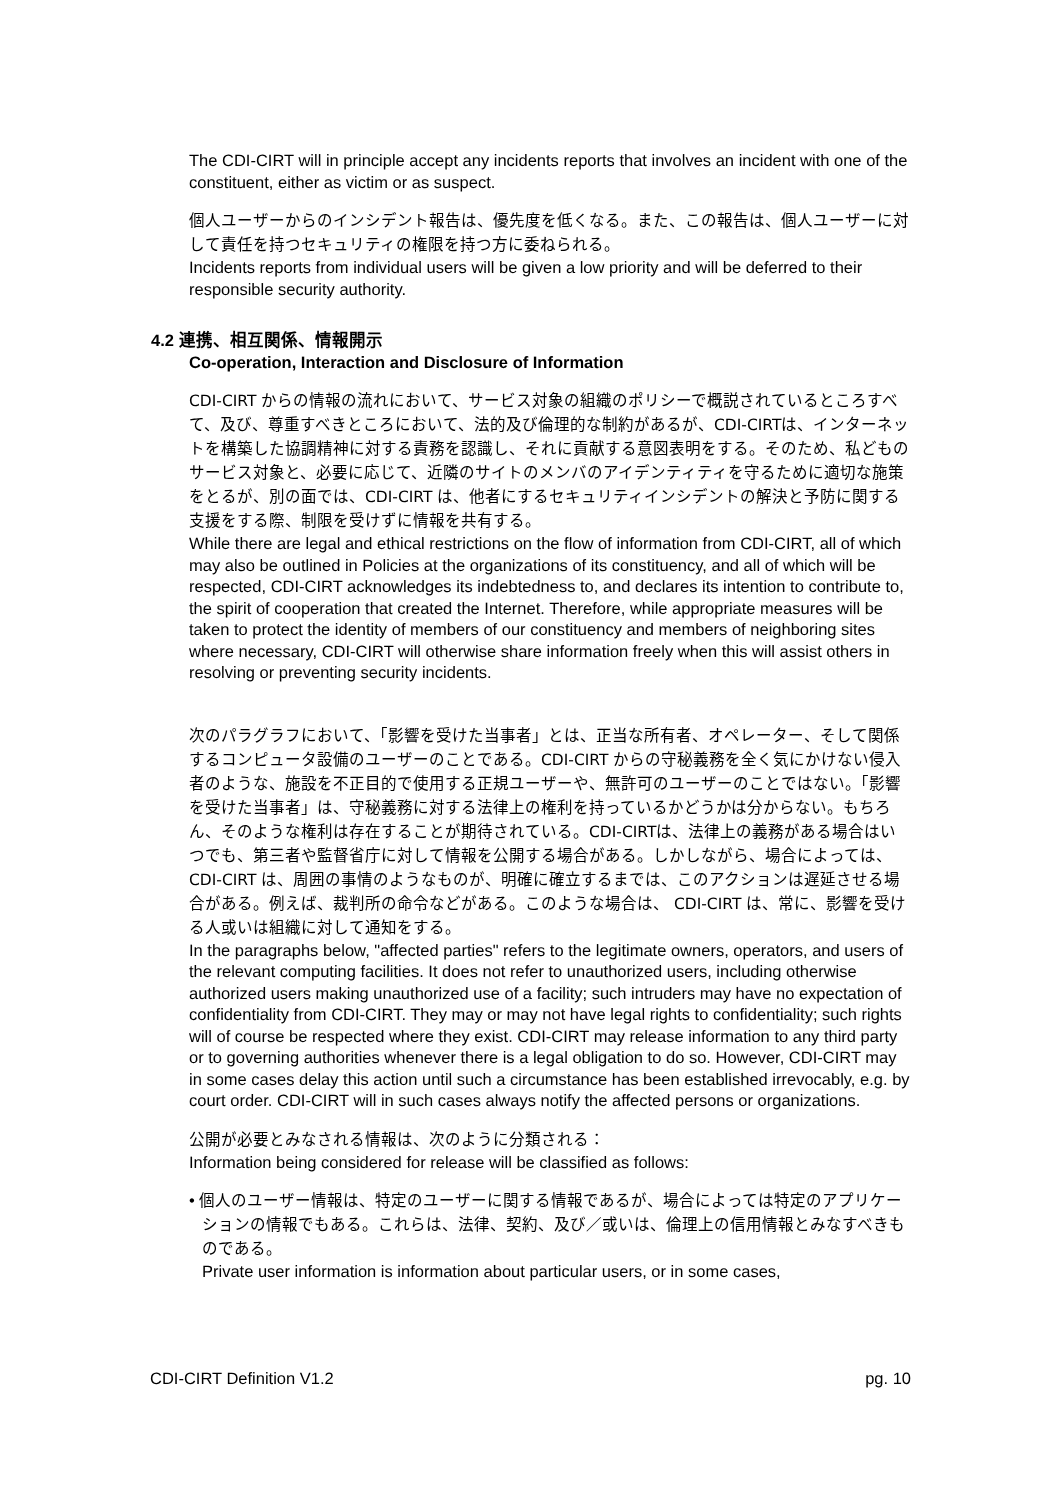The CDI-CIRT will in principle accept any incidents reports that involves an incident with one of the constituent, either as victim or as suspect.
個人ユーザーからのインシデント報告は、優先度を低くなる。また、この報告は、個人ユーザーに対して責任を持つセキュリティの権限を持つ方に委ねられる。
Incidents reports from individual users will be given a low priority and will be deferred to their responsible security authority.
4.2 連携、相互関係、情報開示
Co-operation, Interaction and Disclosure of Information
CDI-CIRT からの情報の流れにおいて、サービス対象の組織のポリシーで概説されているところすべて、及び、尊重すべきところにおいて、法的及び倫理的な制約があるが、CDI-CIRTは、インターネットを構築した協調精神に対する責務を認識し、それに貢献する意図表明をする。そのため、私どものサービス対象と、必要に応じて、近隣のサイトのメンバのアイデンティティを守るために適切な施策をとるが、別の面では、CDI-CIRT は、他者にするセキュリティインシデントの解決と予防に関する支援をする際、制限を受けずに情報を共有する。
While there are legal and ethical restrictions on the flow of information from CDI-CIRT, all of which may also be outlined in Policies at the organizations of its constituency, and all of which will be respected, CDI-CIRT acknowledges its indebtedness to, and declares its intention to contribute to, the spirit of cooperation that created the Internet. Therefore, while appropriate measures will be taken to protect the identity of members of our constituency and members of neighboring sites where necessary, CDI-CIRT will otherwise share information freely when this will assist others in resolving or preventing security incidents.
次のパラグラフにおいて、「影響を受けた当事者」とは、正当な所有者、オペレーター、そして関係するコンピュータ設備のユーザーのことである。CDI-CIRT からの守秘義務を全く気にかけない侵入者のような、施設を不正目的で使用する正規ユーザーや、無許可のユーザーのことではない。「影響を受けた当事者」は、守秘義務に対する法律上の権利を持っているかどうかは分からない。もちろん、そのような権利は存在することが期待されている。CDI-CIRTは、法律上の義務がある場合はいつでも、第三者や監督省庁に対して情報を公開する場合がある。しかしながら、場合によっては、CDI-CIRT は、周囲の事情のようなものが、明確に確立するまでは、このアクションは遅延させる場合がある。例えば、裁判所の命令などがある。このような場合は、 CDI-CIRT は、常に、影響を受ける人或いは組織に対して通知をする。
In the paragraphs below, "affected parties" refers to the legitimate owners, operators, and users of the relevant computing facilities. It does not refer to unauthorized users, including otherwise authorized users making unauthorized use of a facility; such intruders may have no expectation of confidentiality from CDI-CIRT. They may or may not have legal rights to confidentiality; such rights will of course be respected where they exist. CDI-CIRT may release information to any third party or to governing authorities whenever there is a legal obligation to do so. However, CDI-CIRT may in some cases delay this action until such a circumstance has been established irrevocably, e.g. by court order. CDI-CIRT will in such cases always notify the affected persons or organizations.
公開が必要とみなされる情報は、次のように分類される：
Information being considered for release will be classified as follows:
• 個人のユーザー情報は、特定のユーザーに関する情報であるが、場合によっては特定のアプリケーションの情報でもある。これらは、法律、契約、及び／或いは、倫理上の信用情報とみなすべきものである。
Private user information is information about particular users, or in some cases,
CDI-CIRT Definition V1.2 pg. 10